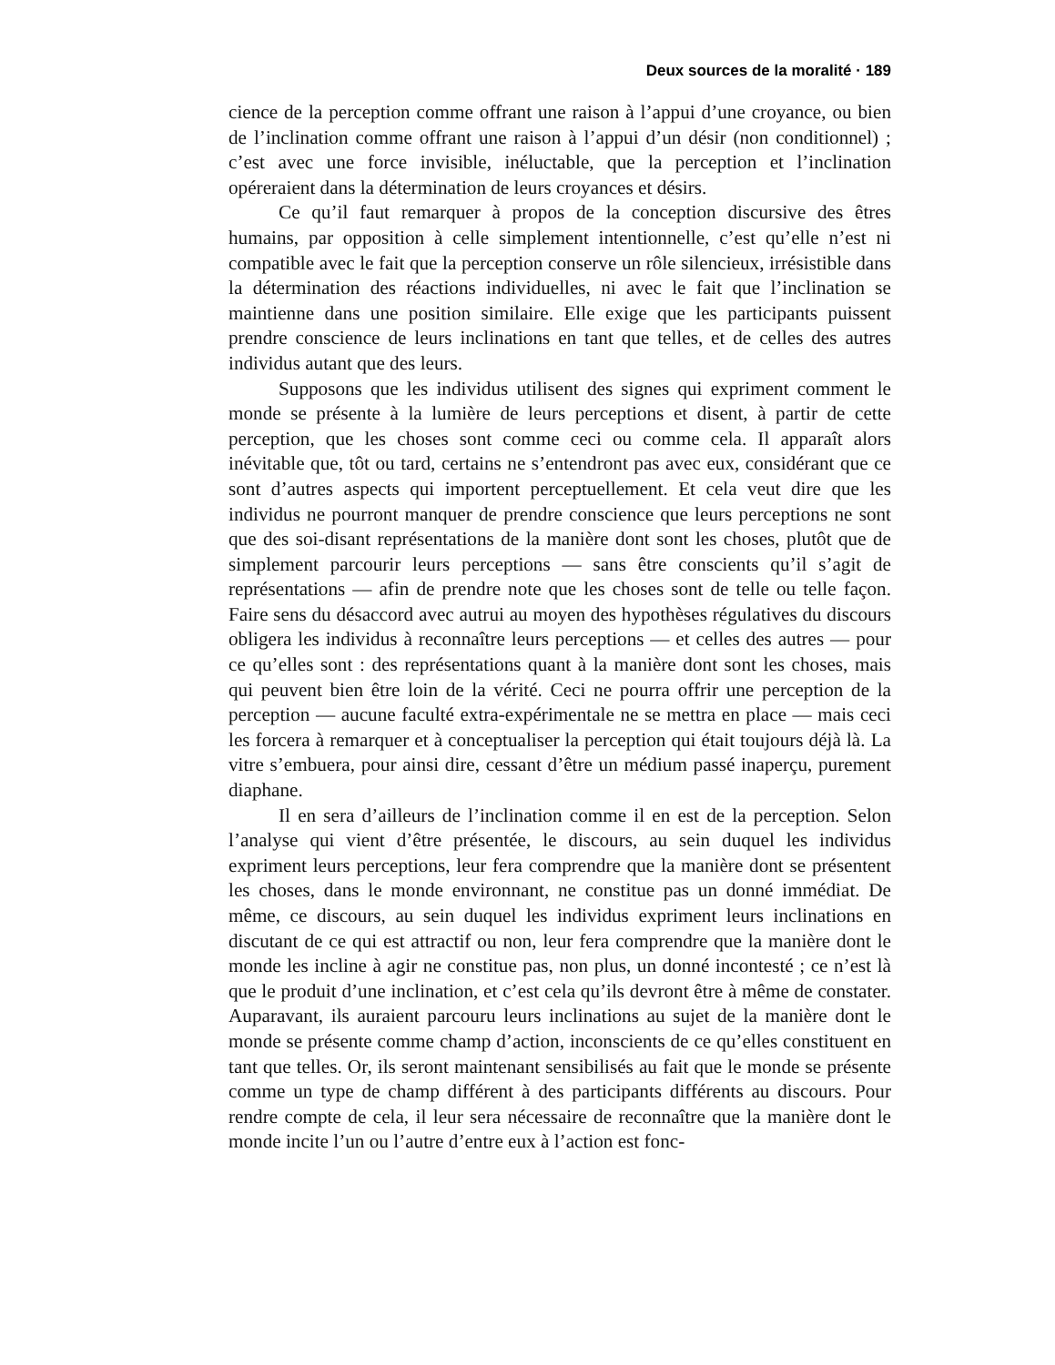Deux sources de la moralité · 189
cience de la perception comme offrant une raison à l’appui d’une croyance, ou bien de l’inclination comme offrant une raison à l’appui d’un désir (non conditionnel) ; c’est avec une force invisible, inéluctable, que la perception et l’inclination opéreraient dans la détermination de leurs croyances et désirs.
Ce qu’il faut remarquer à propos de la conception discursive des êtres humains, par opposition à celle simplement intentionnelle, c’est qu’elle n’est ni compatible avec le fait que la perception conserve un rôle silencieux, irré­sistible dans la détermination des réactions individuelles, ni avec le fait que l’inclination se maintienne dans une position similaire. Elle exige que les par­ticipants puissent prendre conscience de leurs inclinations en tant que telles, et de celles des autres individus autant que des leurs.
Supposons que les individus utilisent des signes qui expriment com­ment le monde se présente à la lumière de leurs perceptions et disent, à partir de cette perception, que les choses sont comme ceci ou comme cela. Il appa­raît alors inévitable que, tôt ou tard, certains ne s’entendront pas avec eux, considérant que ce sont d’autres aspects qui importent perceptuellement. Et cela veut dire que les individus ne pourront manquer de prendre conscience que leurs perceptions ne sont que des soi-disant représentations de la manière dont sont les choses, plutôt que de simplement parcourir leurs per­ceptions — sans être conscients qu’il s’agit de représentations — afin de prendre note que les choses sont de telle ou telle façon. Faire sens du désac­cord avec autrui au moyen des hypothèses régulatives du discours obligera les individus à reconnaître leurs perceptions — et celles des autres — pour ce qu’elles sont : des représentations quant à la manière dont sont les choses, mais qui peuvent bien être loin de la vérité. Ceci ne pourra offrir une percep­tion de la perception — aucune faculté extra-expérimentale ne se mettra en place — mais ceci les forcera à remarquer et à conceptualiser la perception qui était toujours déjà là. La vitre s’embuera, pour ainsi dire, cessant d’être un médium passé inaperçu, purement diaphane.
Il en sera d’ailleurs de l’inclination comme il en est de la perception. Selon l’analyse qui vient d’être présentée, le discours, au sein duquel les indi­vidus expriment leurs perceptions, leur fera comprendre que la manière dont se présentent les choses, dans le monde environnant, ne constitue pas un donné immédiat. De même, ce discours, au sein duquel les individus expri­ment leurs inclinations en discutant de ce qui est attractif ou non, leur fera comprendre que la manière dont le monde les incline à agir ne constitue pas, non plus, un donné incontesté ; ce n’est là que le produit d’une inclination, et c’est cela qu’ils devront être à même de constater. Auparavant, ils auraient parcouru leurs inclinations au sujet de la manière dont le monde se présente comme champ d’action, inconscients de ce qu’elles constituent en tant que telles. Or, ils seront maintenant sensibilisés au fait que le monde se présente comme un type de champ différent à des participants différents au discours. Pour rendre compte de cela, il leur sera nécessaire de reconnaître que la manière dont le monde incite l’un ou l’autre d’entre eux à l’action est fonc-